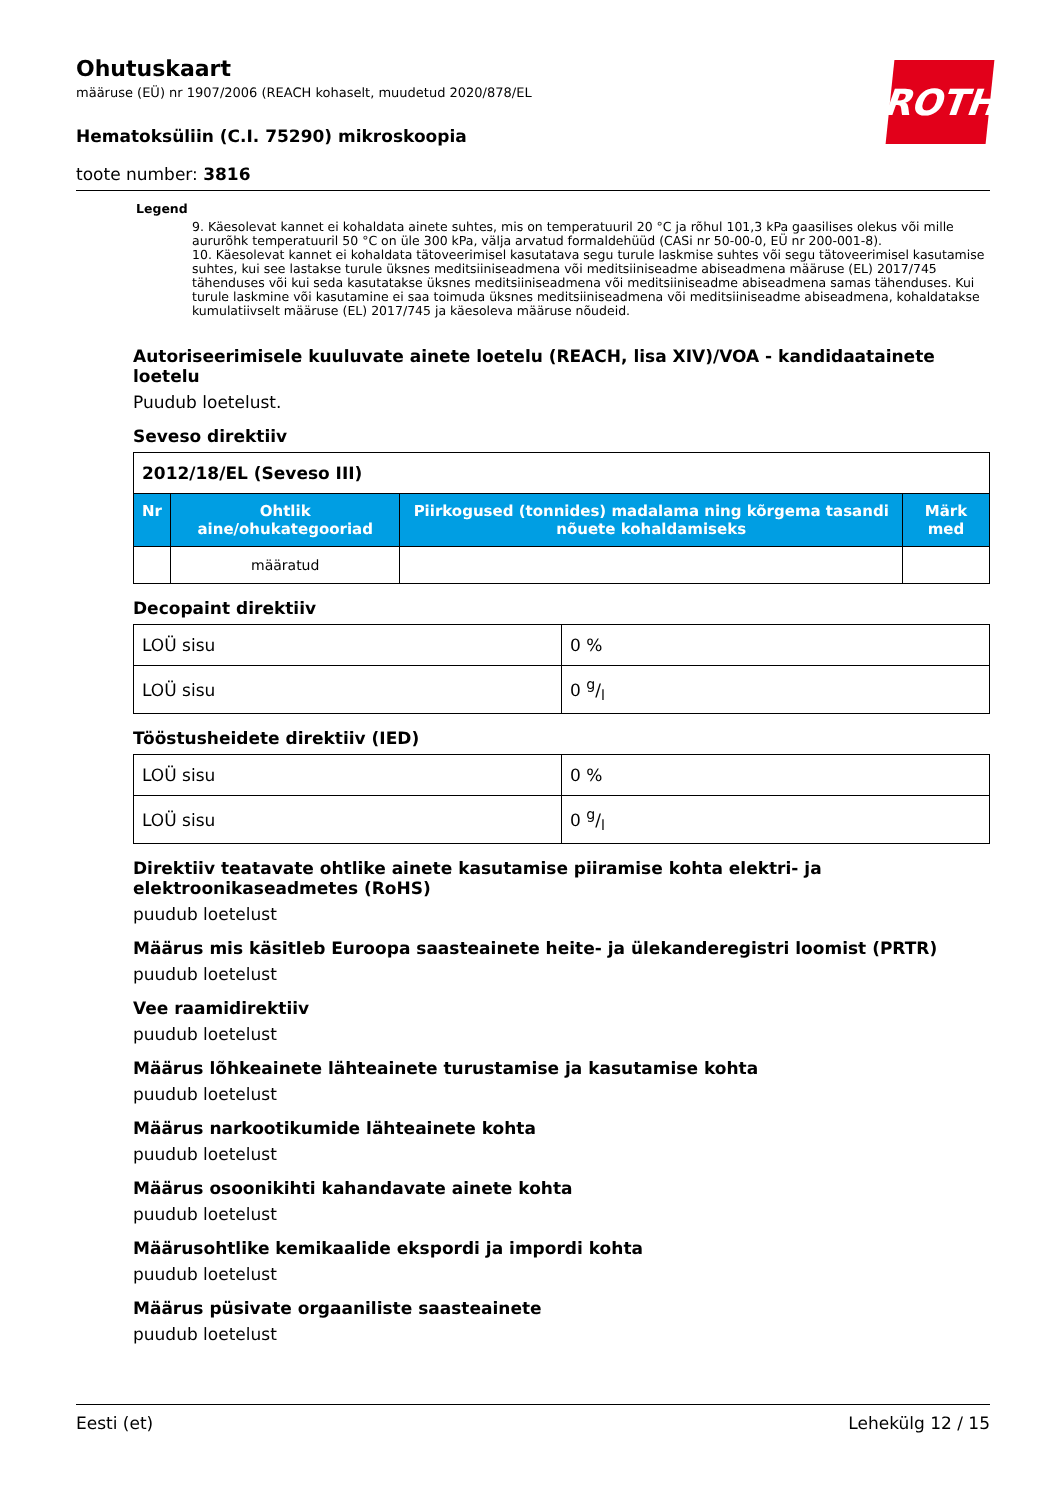ROTH
Ohutuskaart
määruse (EÜ) nr 1907/2006 (REACH kohaselt, muudetud 2020/878/EL
Hematoksüliin (C.I. 75290) mikroskoopia
toote number: 3816
Legend
9. Käesolevat kannet ei kohaldata ainete suhtes, mis on temperatuuril 20 °C ja rõhul 101,3 kPa gaasilises olekus või mille aururõhk temperatuuril 50 °C on üle 300 kPa, välja arvatud formaldehüüd (CASi nr 50-00-0, EÜ nr 200-001-8).
10. Käesolevat kannet ei kohaldata tätoveerimisel kasutatava segu turule laskmise suhtes või segu tätoveerimisel kasutamise suhtes, kui see lastakse turule üksnes meditsiiniseadmena või meditsiiniseadme abiseadmena määruse (EL) 2017/745 tähenduses või kui seda kasutatakse üksnes meditsiiniseadmena või meditsiiniseadme abiseadmena samas tähenduses. Kui turule laskmine või kasutamine ei saa toimuda üksnes meditsiiniseadmena või meditsiiniseadme abiseadmena, kohaldatakse kumulatiivselt määruse (EL) 2017/745 ja käesoleva määruse nõudeid.
Autoriseerimisele kuuluvate ainete loetelu (REACH, lisa XIV)/VOA - kandidaatainete loetelu
Puudub loetelust.
Seveso direktiiv
| 2012/18/EL (Seveso III) | | | |
| --- | --- | --- | --- |
| Nr | Ohtlik aine/ohukategooriad | Piirkogused (tonnides) madalama ning kõrgema tasandi nõuete kohaldamiseks | Märk med |
| | määratud | | |
Decopaint direktiiv
| LOÜ sisu | 0 % |
| LOÜ sisu | 0 g/l |
Tööstusheidete direktiiv (IED)
| LOÜ sisu | 0 % |
| LOÜ sisu | 0 g/l |
Direktiiv teatavate ohtlike ainete kasutamise piiramise kohta elektri- ja elektroonikaseadmetes (RoHS)
puudub loetelust
Määrus mis käsitleb Euroopa saasteainete heite- ja ülekanderegistri loomist (PRTR)
puudub loetelust
Vee raamidirektiiv
puudub loetelust
Määrus lõhkeainete lähteainete turustamise ja kasutamise kohta
puudub loetelust
Määrus narkootikumide lähteainete kohta
puudub loetelust
Määrus osoonikihti kahandavate ainete kohta
puudub loetelust
Määrusohtlike kemikaalide ekspordi ja impordi kohta
puudub loetelust
Määrus püsivate orgaaniliste saasteainete
puudub loetelust
Eesti (et) Lehekülg 12 / 15